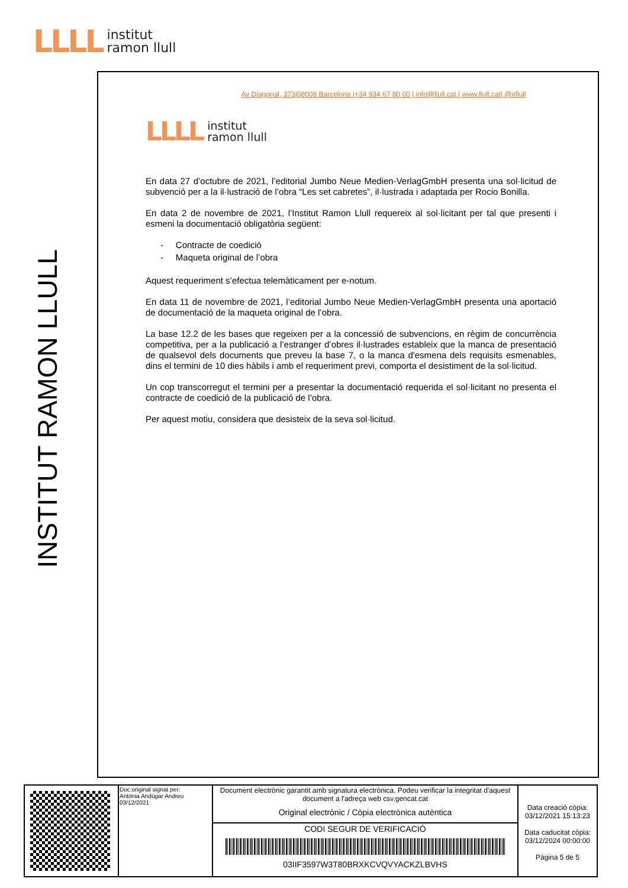LLLL
institut
ramon llull
INSTITUT RAMON LLULL
Av Diagonal, 373|08008 Barcelona |+34 934 67 80 00 | info@llull.cat | www.llull.cat| @irllull
LLLL
institut
ramon llull
En data 27 d’octubre de 2021, l’editorial Jumbo Neue Medien-VerlagGmbH presenta una sol·licitud de subvenció per a la il·lustració de l’obra “Les set cabretes”, il·lustrada i adaptada per Rocio Bonilla.
En data 2 de novembre de 2021, l’Institut Ramon Llull requereix al sol·licitant per tal que presenti i esmeni la documentació obligatòria següent:
- Contracte de coedició
- Maqueta original de l’obra
Aquest requeriment s’efectua telemàticament per e-notum.
En data 11 de novembre de 2021, l’editorial Jumbo Neue Medien-VerlagGmbH presenta una aportació de documentació de la maqueta original de l’obra.
La base 12.2 de les bases que regeixen per a la concessió de subvencions, en règim de concurrència competitiva, per a la publicació a l’estranger d’obres il·lustrades estableix que la manca de presentació de qualsevol dels documents que preveu la base 7, o la manca d'esmena dels requisits esmenables, dins el termini de 10 dies hàbils i amb el requeriment previ, comporta el desistiment de la sol·licitud.
Un cop transcorregut el termini per a presentar la documentació requerida el sol·licitant no presenta el contracte de coedició de la publicació de l’obra.
Per aquest motiu, considera que desisteix de la seva sol·licitud.
| | Doc.original signat per: Antònia Andúgar Andreu 03/12/2021 | Document electrònic garantit amb signatura electrònica. Podeu verificar la integritat d'aquest document a l'adreça web csv.gencat.cat Original electrònic / Còpia electrònica autèntica | Data creació còpia: 03/12/2021 15:13:23 Data caducitat còpia: 03/12/2024 00:00:00 Pàgina 5 de 5 |
| | | CODI SEGUR DE VERIFICACIÓ 03IIF3597W3T80BRXKCVQVYACKZLBVHS | |